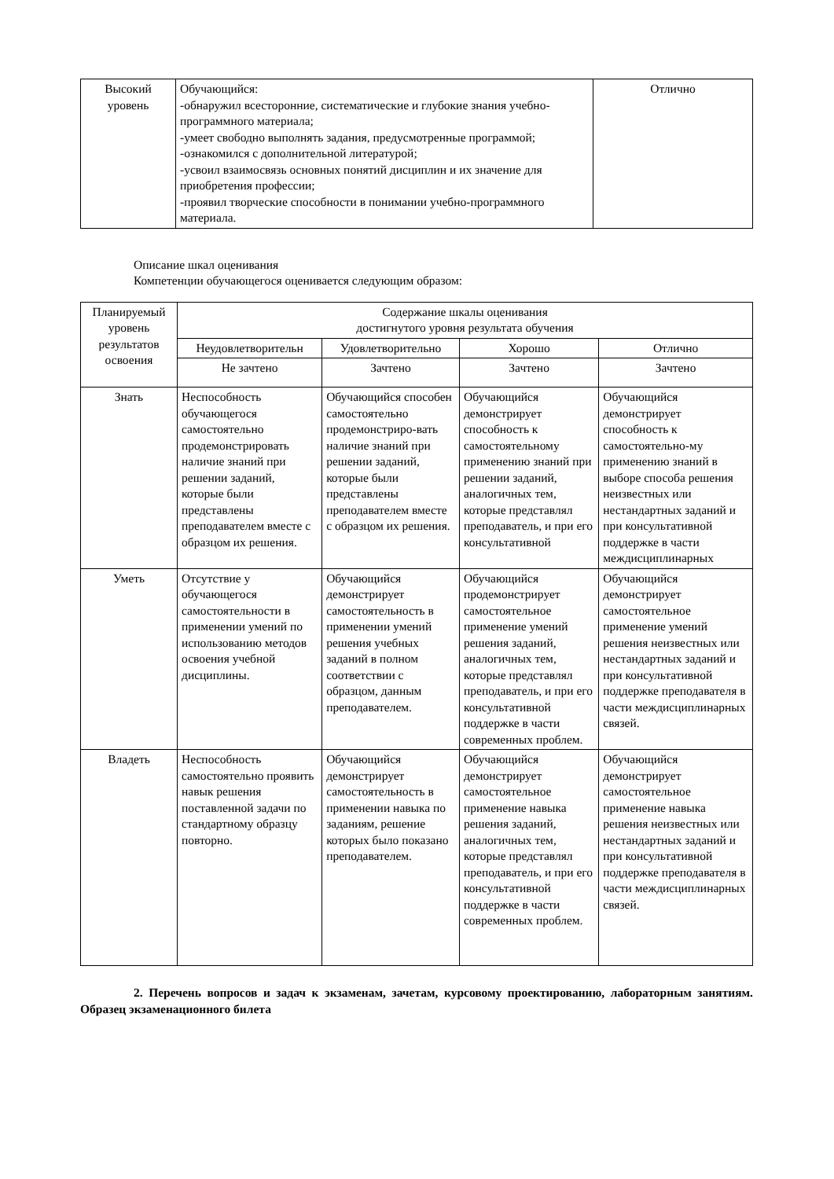| Высокий уровень | Обучающийся: -обнаружил всесторонние, систематические и глубокие знания учебно-программного материала; -умеет свободно выполнять задания, предусмотренные программой; -ознакомился с дополнительной литературой; -усвоил взаимосвязь основных понятий дисциплин и их значение для приобретения профессии; -проявил творческие способности в понимании учебно-программного материала. | Отлично |
Описание шкал оценивания
Компетенции обучающегося оценивается следующим образом:
| Планируемый уровень результатов освоения | Содержание шкалы оценивания достигнутого уровня результата обучения | | | |
| --- | --- | --- | --- | --- |
| | Неудовлетворительн | Удовлетворительно | Хорошо | Отлично |
| | Не зачтено | Зачтено | Зачтено | Зачтено |
| Знать | Неспособность обучающегося самостоятельно продемонстрировать наличие знаний при решении заданий, которые были представлены преподавателем вместе с образцом их решения. | Обучающийся способен самостоятельно продемонстриро-вать наличие знаний при решении заданий, которые были представлены преподавателем вместе с образцом их решения. | Обучающийся демонстрирует способность к самостоятельному применению знаний при решении заданий, аналогичных тем, которые представлял преподаватель, и при его консультативной | Обучающийся демонстрирует способность к самостоятельно-му применению знаний в выборе способа решения неизвестных или нестандартных заданий и при консультативной поддержке в части междисциплинарных |
| Уметь | Отсутствие у обучающегося самостоятельности в применении умений по использованию методов освоения учебной дисциплины. | Обучающийся демонстрирует самостоятельность в применении умений решения учебных заданий в полном соответствии с образцом, данным преподавателем. | Обучающийся продемонстрирует самостоятельное применение умений решения заданий, аналогичных тем, которые представлял преподаватель, и при его консультативной поддержке в части современных проблем. | Обучающийся демонстрирует самостоятельное применение умений решения неизвестных или нестандартных заданий и при консультативной поддержке преподавателя в части междисциплинарных связей. |
| Владеть | Неспособность самостоятельно проявить навык решения поставленной задачи по стандартному образцу повторно. | Обучающийся демонстрирует самостоятельность в применении навыка по заданиям, решение которых было показано преподавателем. | Обучающийся демонстрирует самостоятельное применение навыка решения заданий, аналогичных тем, которые представлял преподаватель, и при его консультативной поддержке в части современных проблем. | Обучающийся демонстрирует самостоятельное применение навыка решения неизвестных или нестандартных заданий и при консультативной поддержке преподавателя в части междисциплинарных связей. |
2. Перечень вопросов и задач к экзаменам, зачетам, курсовому проектированию, лабораторным занятиям. Образец экзаменационного билета